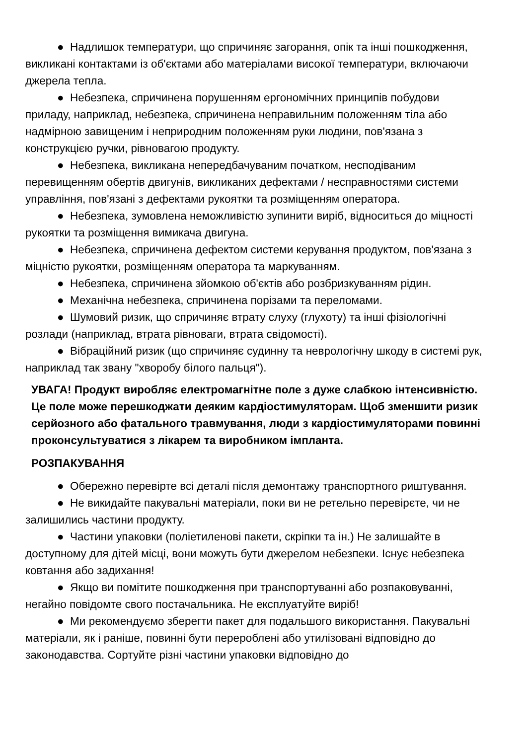● Надлишок температури, що спричиняє загорання, опік та інші пошкодження, викликані контактами із об'єктами або матеріалами високої температури, включаючи джерела тепла.
● Небезпека, спричинена порушенням ергономічних принципів побудови приладу, наприклад, небезпека, спричинена неправильним положенням тіла або надмірною завищеним і неприродним положенням руки людини, пов'язана з конструкцією ручки, рівновагою продукту.
● Небезпека, викликана непередбачуваним початком, несподіваним перевищенням обертів двигунів, викликаних дефектами / несправностями системи управління, пов'язані з дефектами рукоятки та розміщенням оператора.
● Небезпека, зумовлена неможливістю зупинити виріб, відноситься до міцності рукоятки та розміщення вимикача двигуна.
● Небезпека, спричинена дефектом системи керування продуктом, пов'язана з міцністю рукоятки, розміщенням оператора та маркуванням.
● Небезпека, спричинена зйомкою об'єктів або розбризкуванням рідин.
● Механічна небезпека, спричинена порізами та переломами.
● Шумовий ризик, що спричиняє втрату слуху (глухоту) та інші фізіологічні розлади (наприклад, втрата рівноваги, втрата свідомості).
● Вібраційний ризик (що спричиняє судинну та неврологічну шкоду в системі рук, наприклад так звану "хворобу білого пальця").
УВАГА! Продукт виробляє електромагнітне поле з дуже слабкою інтенсивністю. Це поле може перешкоджати деяким кардіостимуляторам. Щоб зменшити ризик серйозного або фатального травмування, люди з кардіостимуляторами повинні проконсультуватися з лікарем та виробником імпланта.
РОЗПАКУВАННЯ
● Обережно перевірте всі деталі після демонтажу транспортного риштування.
● Не викидайте пакувальні матеріали, поки ви не ретельно перевірєте, чи не залишились частини продукту.
● Частини упаковки (поліетиленові пакети, скріпки та ін.) Не залишайте в доступному для дітей місці, вони можуть бути джерелом небезпеки. Існує небезпека ковтання або задихання!
● Якщо ви помітите пошкодження при транспортуванні або розпаковуванні, негайно повідомте свого постачальника. Не експлуатуйте виріб!
● Ми рекомендуємо зберегти пакет для подальшого використання. Пакувальні матеріали, як і раніше, повинні бути перероблені або утилізовані відповідно до законодавства. Сортуйте різні частини упаковки відповідно до